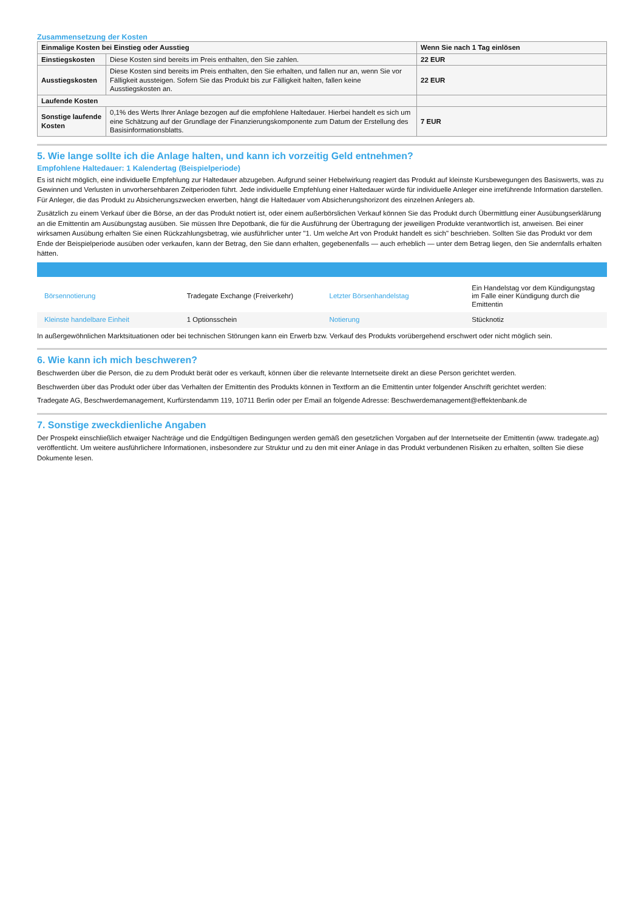Zusammensetzung der Kosten
| Einmalige Kosten bei Einstieg oder Ausstieg | | Wenn Sie nach 1 Tag einlösen |
| Einstiegskosten | Diese Kosten sind bereits im Preis enthalten, den Sie zahlen. | 22 EUR |
| Ausstiegskosten | Diese Kosten sind bereits im Preis enthalten, den Sie erhalten, und fallen nur an, wenn Sie vor Fälligkeit aussteigen. Sofern Sie das Produkt bis zur Fälligkeit halten, fallen keine Ausstiegskosten an. | 22 EUR |
| Laufende Kosten | | |
| Sonstige laufende Kosten | 0,1% des Werts Ihrer Anlage bezogen auf die empfohlene Haltedauer. Hierbei handelt es sich um eine Schätzung auf der Grundlage der Finanzierungskomponente zum Datum der Erstellung des Basisinformationsblatts. | 7 EUR |
5. Wie lange sollte ich die Anlage halten, und kann ich vorzeitig Geld entnehmen?
Empfohlene Haltedauer: 1 Kalendertag (Beispielperiode)
Es ist nicht möglich, eine individuelle Empfehlung zur Haltedauer abzugeben. Aufgrund seiner Hebelwirkung reagiert das Produkt auf kleinste Kursbewegungen des Basiswerts, was zu Gewinnen und Verlusten in unvorhersehbaren Zeitperioden führt. Jede individuelle Empfehlung einer Haltedauer würde für individuelle Anleger eine irreführende Information darstellen. Für Anleger, die das Produkt zu Absicherungszwecken erwerben, hängt die Haltedauer vom Absicherungshorizont des einzelnen Anlegers ab.
Zusätzlich zu einem Verkauf über die Börse, an der das Produkt notiert ist, oder einem außerbörslichen Verkauf können Sie das Produkt durch Übermittlung einer Ausübungserklärung an die Emittentin am Ausübungstag ausüben. Sie müssen Ihre Depotbank, die für die Ausführung der Übertragung der jeweiligen Produkte verantwortlich ist, anweisen. Bei einer wirksamen Ausübung erhalten Sie einen Rückzahlungsbetrag, wie ausführlicher unter "1. Um welche Art von Produkt handelt es sich" beschrieben. Sollten Sie das Produkt vor dem Ende der Beispielperiode ausüben oder verkaufen, kann der Betrag, den Sie dann erhalten, gegebenenfalls — auch erheblich — unter dem Betrag liegen, den Sie andernfalls erhalten hätten.
| Börsennotierung | Tradegate Exchange (Freiverkehr) | Letzter Börsenhandelstag | Ein Handelstag vor dem Kündigungstag im Falle einer Kündigung durch die Emittentin |
| Kleinste handelbare Einheit | 1 Optionsschein | Notierung | Stücknotiz |
In außergewöhnlichen Marktsituationen oder bei technischen Störungen kann ein Erwerb bzw. Verkauf des Produkts vorübergehend erschwert oder nicht möglich sein.
6. Wie kann ich mich beschweren?
Beschwerden über die Person, die zu dem Produkt berät oder es verkauft, können über die relevante Internetseite direkt an diese Person gerichtet werden.
Beschwerden über das Produkt oder über das Verhalten der Emittentin des Produkts können in Textform an die Emittentin unter folgender Anschrift gerichtet werden:
Tradegate AG, Beschwerdemanagement, Kurfürstendamm 119, 10711 Berlin oder per Email an folgende Adresse: Beschwerdemanagement@effektenbank.de
7. Sonstige zweckdienliche Angaben
Der Prospekt einschließlich etwaiger Nachträge und die Endgültigen Bedingungen werden gemäß den gesetzlichen Vorgaben auf der Internetseite der Emittentin (www. tradegate.ag) veröffentlicht. Um weitere ausführlichere Informationen, insbesondere zur Struktur und zu den mit einer Anlage in das Produkt verbundenen Risiken zu erhalten, sollten Sie diese Dokumente lesen.